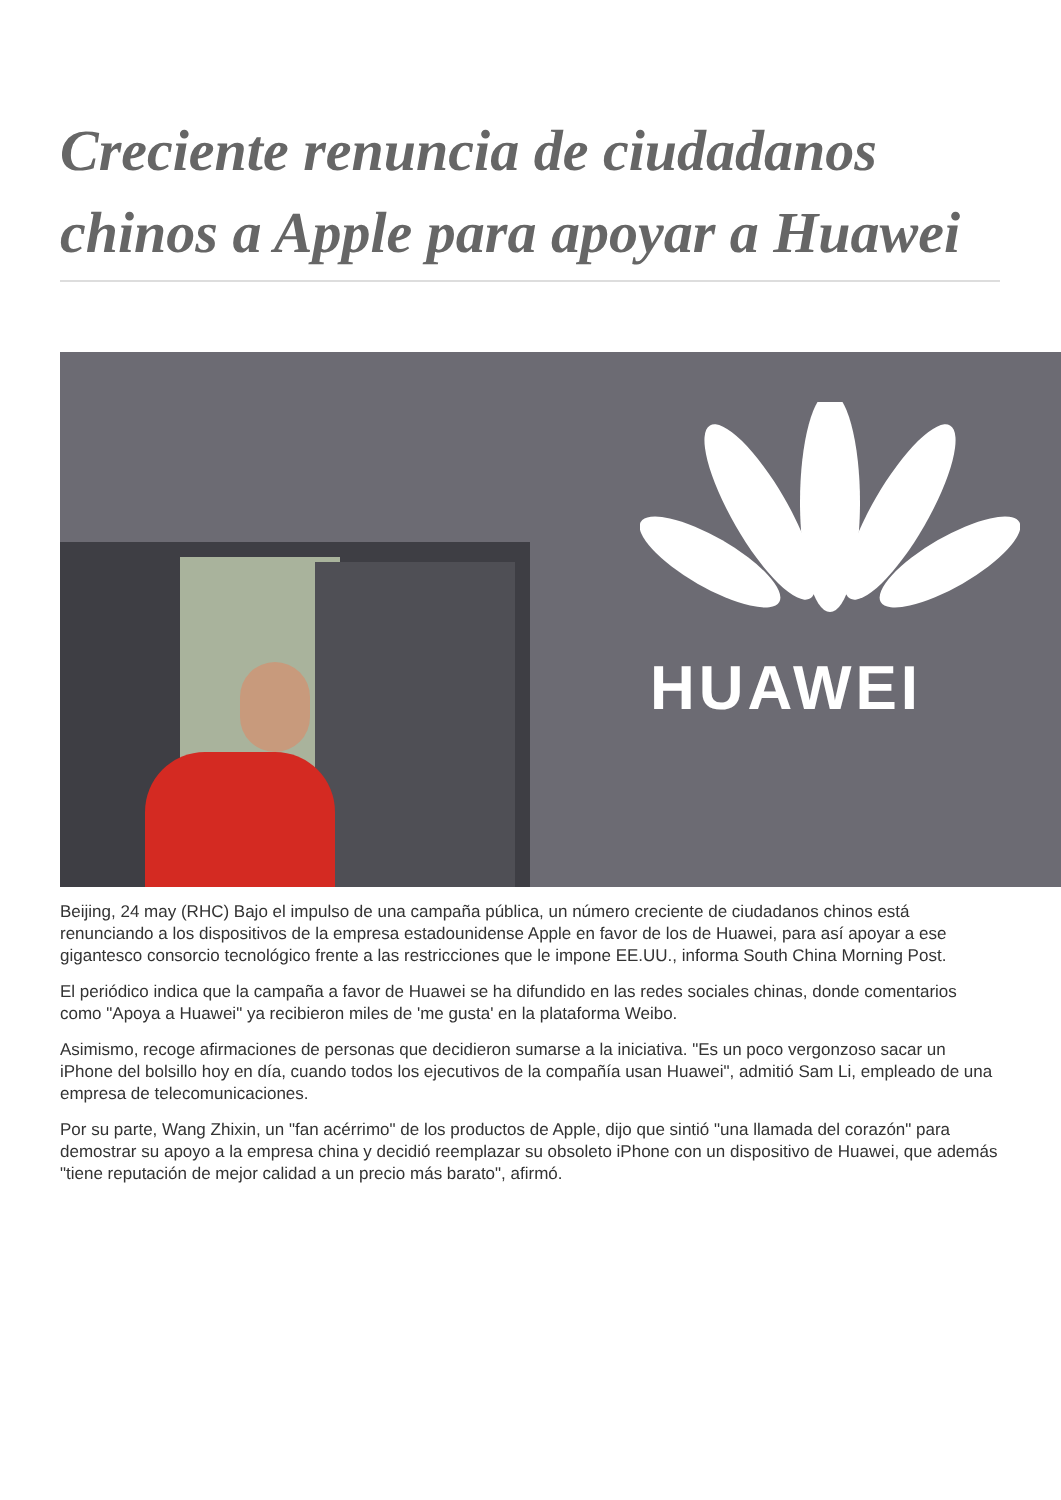Creciente renuncia de ciudadanos chinos a Apple para apoyar a Huawei
HUAWEI
Beijing, 24 may (RHC) Bajo el impulso de una campaña pública, un número creciente de ciudadanos chinos está renunciando a los dispositivos de la empresa estadounidense Apple en favor de los de Huawei, para así apoyar a ese gigantesco consorcio tecnológico frente a las restricciones que le impone EE.UU., informa South China Morning Post.
El periódico indica que la campaña a favor de Huawei se ha difundido en las redes sociales chinas, donde comentarios como "Apoya a Huawei" ya recibieron miles de 'me gusta' en la plataforma Weibo.
Asimismo, recoge afirmaciones de personas que decidieron sumarse a la iniciativa. "Es un poco vergonzoso sacar un iPhone del bolsillo hoy en día, cuando todos los ejecutivos de la compañía usan Huawei", admitió Sam Li, empleado de una empresa de telecomunicaciones.
Por su parte, Wang Zhixin, un "fan acérrimo" de los productos de Apple, dijo que sintió "una llamada del corazón" para demostrar su apoyo a la empresa china y decidió reemplazar su obsoleto iPhone con un dispositivo de Huawei, que además "tiene reputación de mejor calidad a un precio más barato", afirmó.